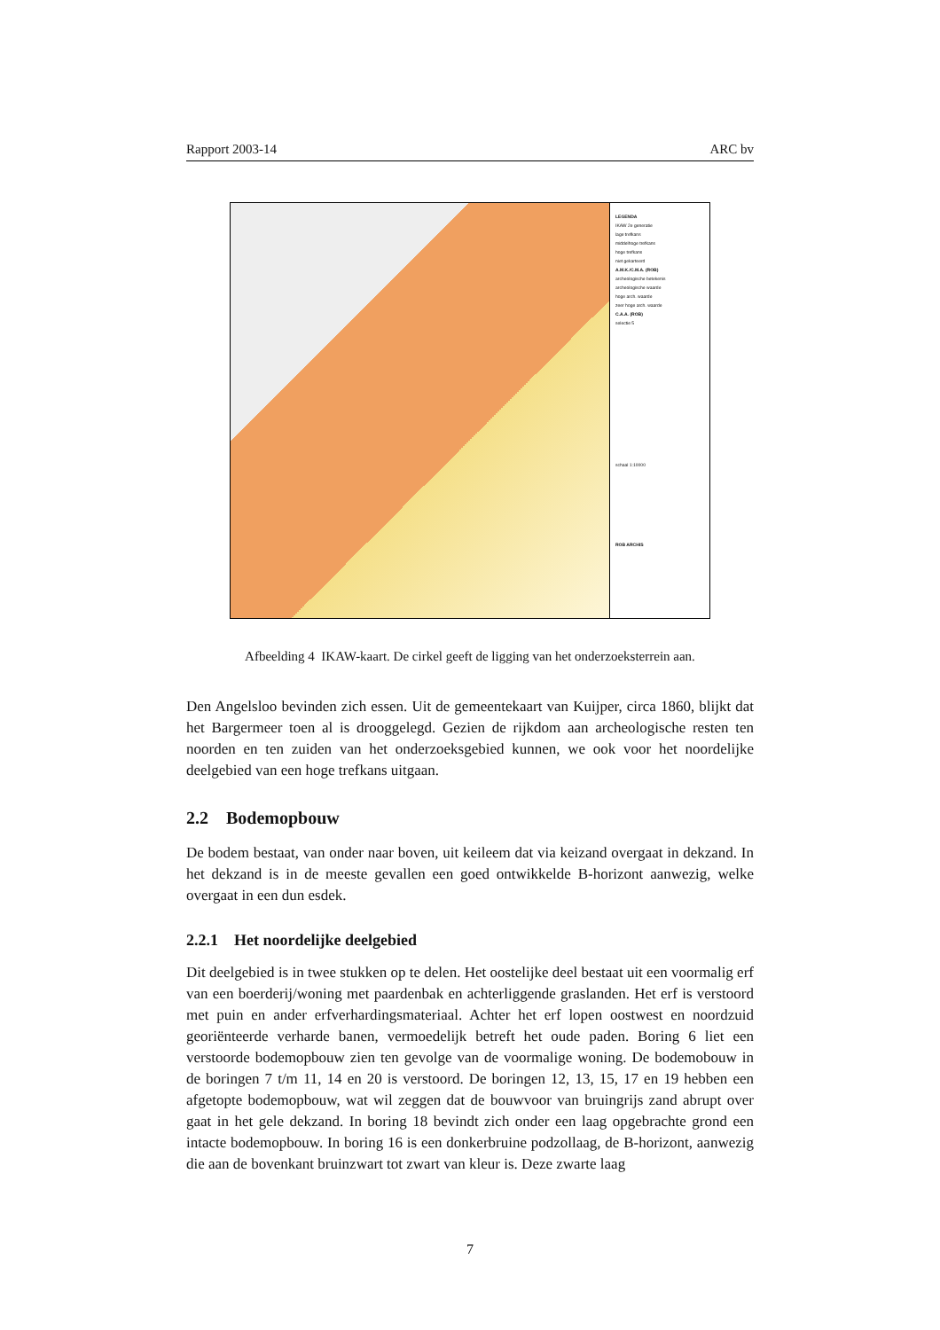Rapport 2003-14 ARC bv
LEGENDA
IKAW 2e generatie
lage trefkans
middelhoge trefkans
hoge trefkans
niet gekarteerd
A.M.K./C.M.A. (ROB)
archeologische betekenis
archeologische waarde
hoge arch. waarde
zeer hoge arch. waarde
C.A.A. (ROB)
selectie 5
schaal 1:10000
ROB ARCHIS
Afbeelding 4 IKAW-kaart. De cirkel geeft de ligging van het onderzoeksterrein aan.
Den Angelsloo bevinden zich essen. Uit de gemeentekaart van Kuijper, circa 1860, blijkt dat het Bargermeer toen al is drooggelegd. Gezien de rijkdom aan archeologische resten ten noorden en ten zuiden van het onderzoeksgebied kunnen, we ook voor het noordelijke deelgebied van een hoge trefkans uitgaan.
2.2 Bodemopbouw
De bodem bestaat, van onder naar boven, uit keileem dat via keizand overgaat in dekzand. In het dekzand is in de meeste gevallen een goed ontwikkelde B-horizont aanwezig, welke overgaat in een dun esdek.
2.2.1 Het noordelijke deelgebied
Dit deelgebied is in twee stukken op te delen. Het oostelijke deel bestaat uit een voormalig erf van een boerderij/woning met paardenbak en achterliggende graslanden. Het erf is verstoord met puin en ander erfverhardingsmateriaal. Achter het erf lopen oostwest en noordzuid georiënteerde verharde banen, vermoedelijk betreft het oude paden. Boring 6 liet een verstoorde bodemopbouw zien ten gevolge van de voormalige woning. De bodemobouw in de boringen 7 t/m 11, 14 en 20 is verstoord. De boringen 12, 13, 15, 17 en 19 hebben een afgetopte bodemopbouw, wat wil zeggen dat de bouwvoor van bruingrijs zand abrupt over gaat in het gele dekzand. In boring 18 bevindt zich onder een laag opgebrachte grond een intacte bodemopbouw. In boring 16 is een donkerbruine podzollaag, de B-horizont, aanwezig die aan de bovenkant bruinzwart tot zwart van kleur is. Deze zwarte laag
7